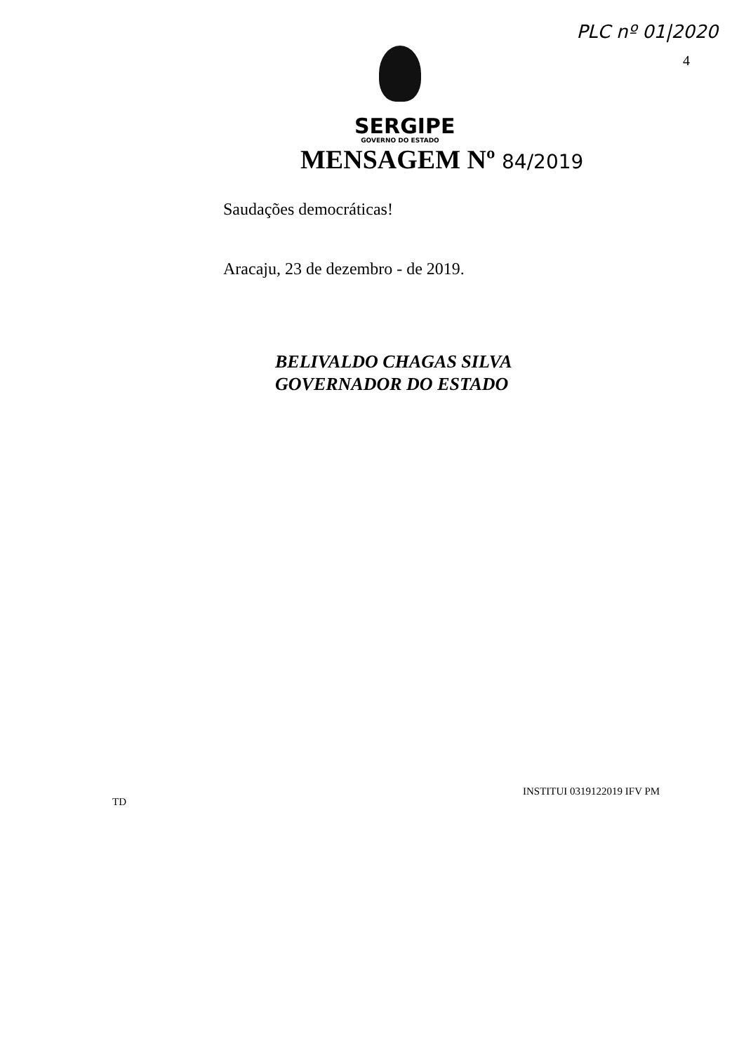PLC nº 01|2020
4
SERGIPE
GOVERNO DO ESTADO
MENSAGEM Nº 84/2019
Saudações democráticas!
Aracaju, 23 de dezembro - de 2019.
BELIVALDO CHAGAS SILVA
GOVERNADOR DO ESTADO
INSTITUI 0319122019 IFV PM
TD